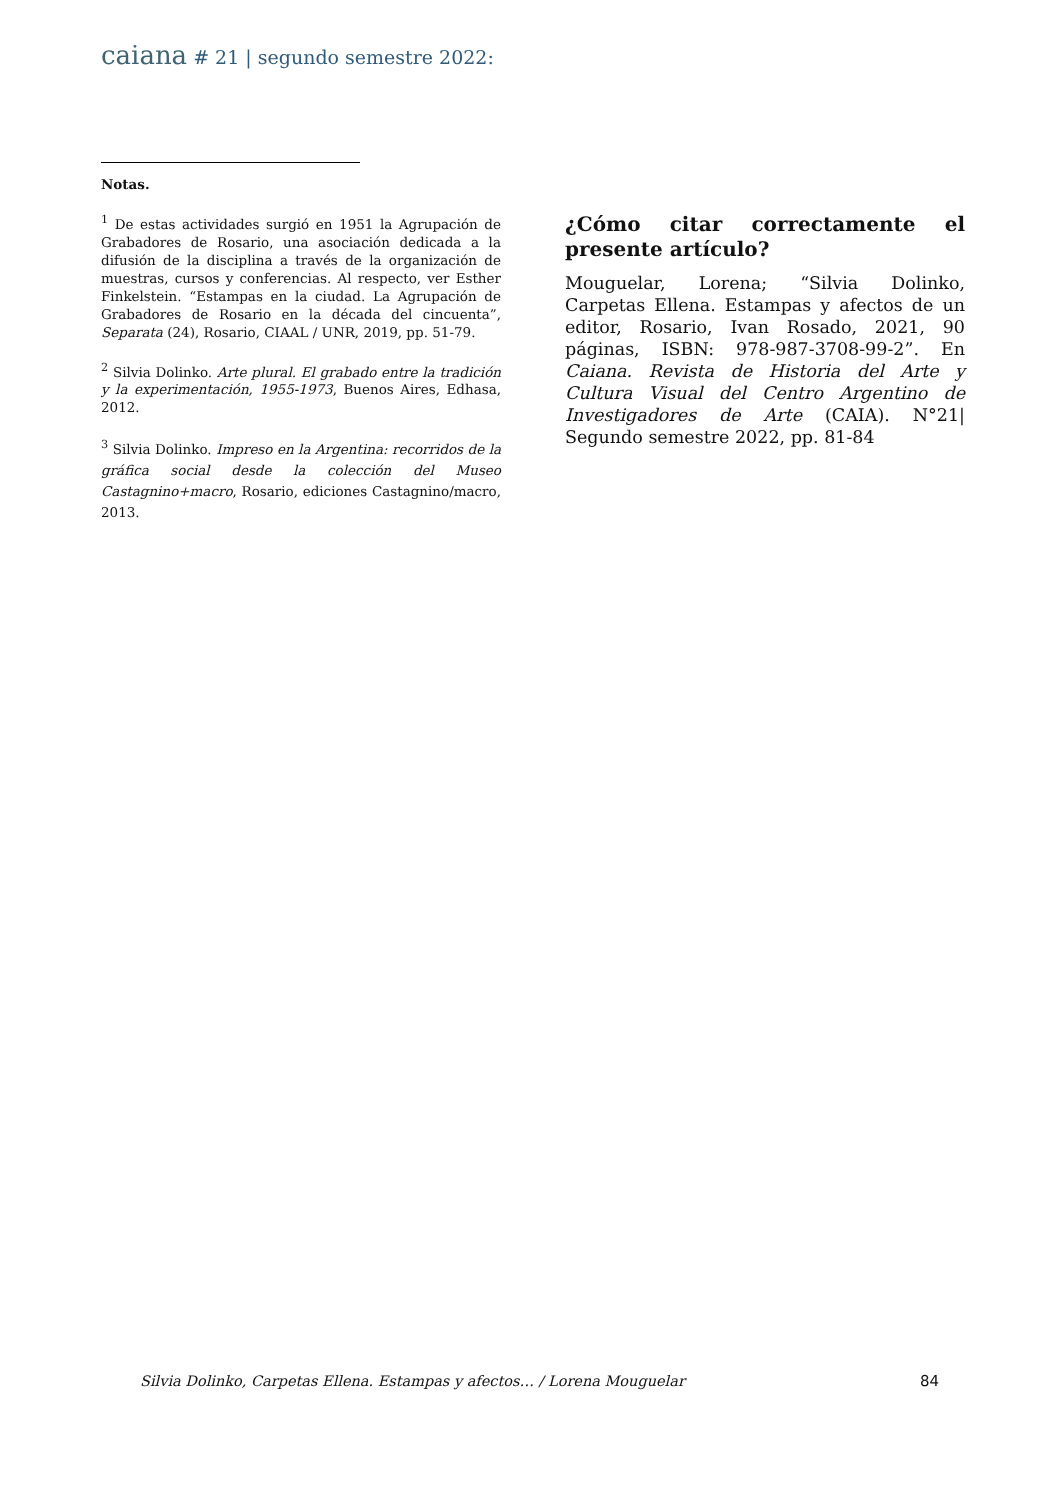caiana # 21 | segundo semestre 2022:
Notas.
<sup>1</sup> De estas actividades surgió en 1951 la Agrupación de Grabadores de Rosario, una asociación dedicada a la difusión de la disciplina a través de la organización de muestras, cursos y conferencias. Al respecto, ver Esther Finkelstein. “Estampas en la ciudad. La Agrupación de Grabadores de Rosario en la década del cincuenta”, Separata (24), Rosario, CIAAL / UNR, 2019, pp. 51-79.
<sup>2</sup> Silvia Dolinko. Arte plural. El grabado entre la tradición y la experimentación, 1955-1973, Buenos Aires, Edhasa, 2012.
<sup>3</sup> Silvia Dolinko. Impreso en la Argentina: recorridos de la gráfica social desde la colección del Museo Castagnino+macro, Rosario, ediciones Castagnino/macro, 2013.
¿Cómo citar correctamente el presente artículo?
Mouguelar, Lorena; “Silvia Dolinko, Carpetas Ellena. Estampas y afectos de un editor, Rosario, Ivan Rosado, 2021, 90 páginas, ISBN: 978-987-3708-99-2”. En Caiana. Revista de Historia del Arte y Cultura Visual del Centro Argentino de Investigadores de Arte (CAIA). N°21| Segundo semestre 2022, pp. 81-84
Silvia Dolinko, Carpetas Ellena. Estampas y afectos… / Lorena Mouguelar 84